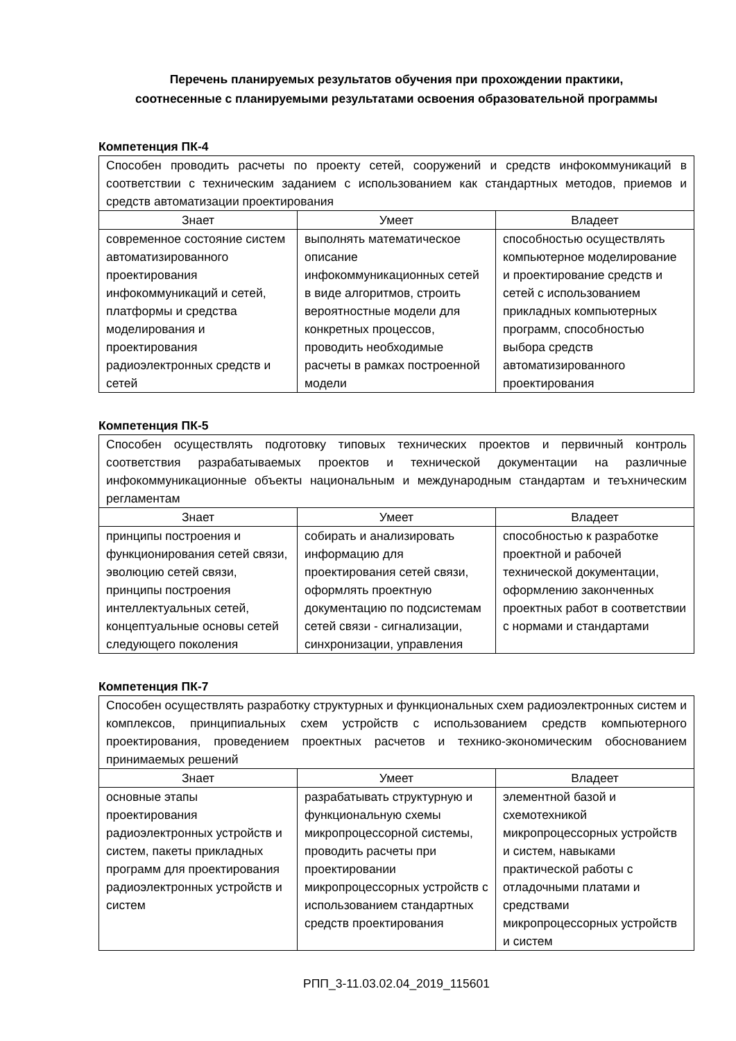Перечень планируемых результатов обучения при прохождении практики,
соотнесенные с планируемыми результатами освоения образовательной программы
Компетенция ПК-4
| Способен проводить расчеты по проекту сетей, сооружений и средств инфокоммуникаций в соответствии с техническим заданием с использованием как стандартных методов, приемов и средств автоматизации проектирования | | |
| Знает | Умеет | Владеет |
| современное состояние систем автоматизированного проектирования инфокоммуникаций и сетей, платформы и средства моделирования и проектирования радиоэлектронных средств и сетей | выполнять математическое описание инфокоммуникационных сетей в виде алгоритмов, строить вероятностные модели для конкретных процессов, проводить необходимые расчеты в рамках построенной модели | способностью осуществлять компьютерное моделирование и проектирование средств и сетей с использованием прикладных компьютерных программ, способностью выбора средств автоматизированного проектирования |
Компетенция ПК-5
| Способен осуществлять подготовку типовых технических проектов и первичный контроль соответствия разрабатываемых проектов и технической документации на различные инфокоммуникационные объекты национальным и международным стандартам и теъхническим регламентам | | |
| Знает | Умеет | Владеет |
| принципы построения и функционирования сетей связи, эволюцию сетей связи, принципы построения интеллектуальных сетей, концептуальные основы сетей следующего поколения | собирать и анализировать информацию для проектирования сетей связи, оформлять проектную документацию по подсистемам сетей связи - сигнализации, синхронизации, управления | способностью к разработке проектной и рабочей технической документации, оформлению законченных проектных работ в соответствии с нормами и стандартами |
Компетенция ПК-7
| Способен осуществлять разработку структурных и функциональных схем радиоэлектронных систем и комплексов, принципиальных схем устройств с использованием средств компьютерного проектирования, проведением проектных расчетов и технико-экономическим обоснованием принимаемых решений | | |
| Знает | Умеет | Владеет |
| основные этапы проектирования радиоэлектронных устройств и систем, пакеты прикладных программ для проектирования радиоэлектронных устройств и систем | разрабатывать структурную и функциональную схемы микропроцессорной системы, проводить расчеты при проектировании микропроцессорных устройств с использованием стандартных средств проектирования | элементной базой и схемотехникой микропроцессорных устройств и систем, навыками практической работы с отладочными платами и средствами микропроцессорных устройств и систем |
РПП_3-11.03.02.04_2019_115601